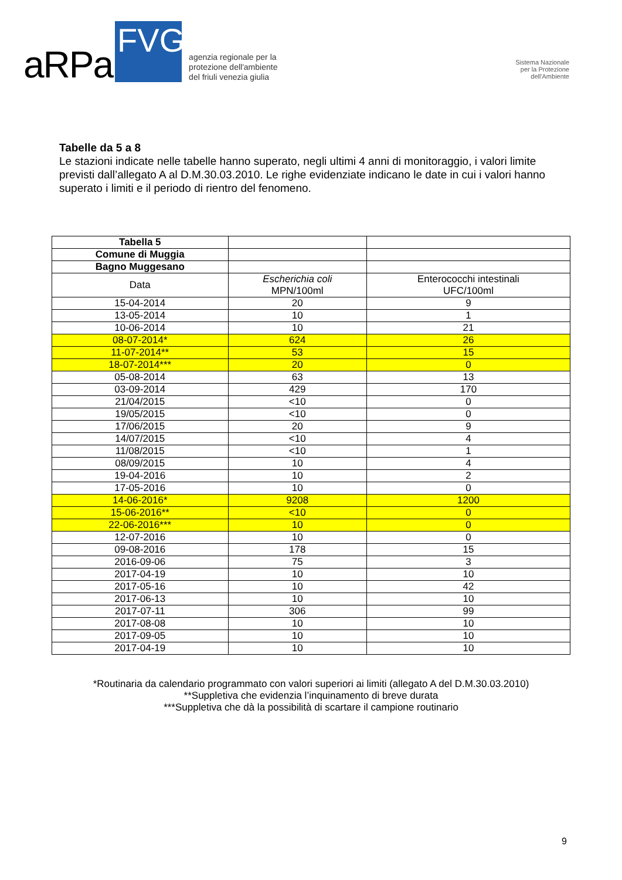aRPa FVG agenzia regionale per la
protezione dell'ambiente
del friuli venezia giulia
Sistema Nazionale
per la Protezione
dell'Ambiente
Tabelle da 5 a 8
Le stazioni indicate nelle tabelle hanno superato, negli ultimi 4 anni di monitoraggio, i valori limite previsti dall’allegato A al D.M.30.03.2010. Le righe evidenziate indicano le date in cui i valori hanno superato i limiti e il periodo di rientro del fenomeno.
| Tabella 5 | | |
| Comune di Muggia | | |
| Bagno Muggesano | | |
| Data | Escherichia coli MPN/100ml | Enterococchi intestinali UFC/100ml |
| 15-04-2014 | 20 | 9 |
| 13-05-2014 | 10 | 1 |
| 10-06-2014 | 10 | 21 |
| 08-07-2014* | 624 | 26 |
| 11-07-2014** | 53 | 15 |
| 18-07-2014*** | 20 | 0 |
| 05-08-2014 | 63 | 13 |
| 03-09-2014 | 429 | 170 |
| 21/04/2015 | <10 | 0 |
| 19/05/2015 | <10 | 0 |
| 17/06/2015 | 20 | 9 |
| 14/07/2015 | <10 | 4 |
| 11/08/2015 | <10 | 1 |
| 08/09/2015 | 10 | 4 |
| 19-04-2016 | 10 | 2 |
| 17-05-2016 | 10 | 0 |
| 14-06-2016* | 9208 | 1200 |
| 15-06-2016** | <10 | 0 |
| 22-06-2016*** | 10 | 0 |
| 12-07-2016 | 10 | 0 |
| 09-08-2016 | 178 | 15 |
| 2016-09-06 | 75 | 3 |
| 2017-04-19 | 10 | 10 |
| 2017-05-16 | 10 | 42 |
| 2017-06-13 | 10 | 10 |
| 2017-07-11 | 306 | 99 |
| 2017-08-08 | 10 | 10 |
| 2017-09-05 | 10 | 10 |
| 2017-04-19 | 10 | 10 |
*Routinaria da calendario programmato con valori superiori ai limiti (allegato A del D.M.30.03.2010)
**Suppletiva che evidenzia l’inquinamento di breve durata
***Suppletiva che dà la possibilità di scartare il campione routinario
9